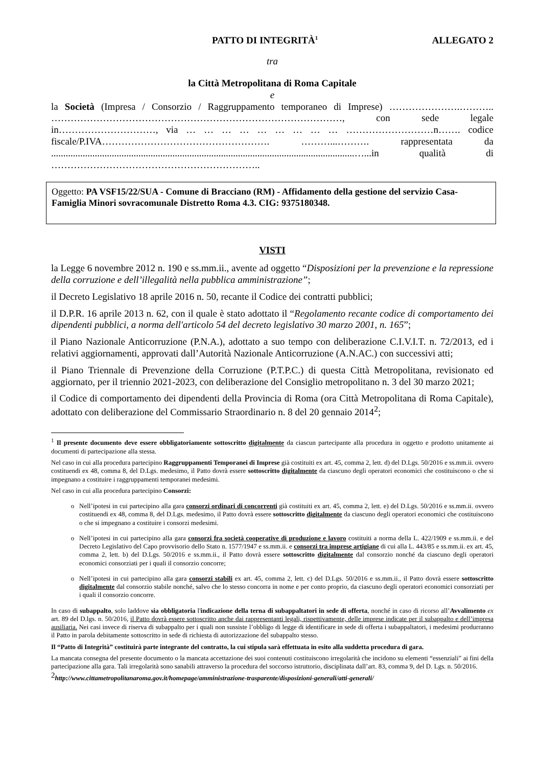PATTO DI INTEGRITÀ<sup>1</sup> ALLEGATO 2
tra
la Città Metropolitana di Roma Capitale
e
la Società (Impresa / Consorzio / Raggruppamento temporaneo di Imprese) ………………….……….. ………………………………………………………………………………, con sede legale in…………………………, via … … … … … … … … … ………………………n……. codice fiscale/P.IVA……………………………………………. ………...………. rappresentata da .............................................................................................................................…...in qualità di ………………………………………………………..
Oggetto: PA VSF15/22/SUA - Comune di Bracciano (RM) - Affidamento della gestione del servizio Casa-Famiglia Minori sovracomunale Distretto Roma 4.3. CIG: 9375180348.
VISTI
la Legge 6 novembre 2012 n. 190 e ss.mm.ii., avente ad oggetto “Disposizioni per la prevenzione e la repressione della corruzione e dell’illegalità nella pubblica amministrazione”;
il Decreto Legislativo 18 aprile 2016 n. 50, recante il Codice dei contratti pubblici;
il D.P.R. 16 aprile 2013 n. 62, con il quale è stato adottato il “Regolamento recante codice di comportamento dei dipendenti pubblici, a norma dell'articolo 54 del decreto legislativo 30 marzo 2001, n. 165”;
il Piano Nazionale Anticorruzione (P.N.A.), adottato a suo tempo con deliberazione C.I.V.I.T. n. 72/2013, ed i relativi aggiornamenti, approvati dall’Autorità Nazionale Anticorruzione (A.N.AC.) con successivi atti;
il Piano Triennale di Prevenzione della Corruzione (P.T.P.C.) di questa Città Metropolitana, revisionato ed aggiornato, per il triennio 2021-2023, con deliberazione del Consiglio metropolitano n. 3 del 30 marzo 2021;
il Codice di comportamento dei dipendenti della Provincia di Roma (ora Città Metropolitana di Roma Capitale), adottato con deliberazione del Commissario Straordinario n. 8 del 20 gennaio 2014<sup>2</sup>;
<sup>1</sup> Il presente documento deve essere obbligatoriamente sottoscritto digitalmente da ciascun partecipante alla procedura in oggetto e prodotto unitamente ai documenti di partecipazione alla stessa.
Nel caso in cui alla procedura partecipino Raggruppamenti Temporanei di Imprese già costituiti ex art. 45, comma 2, lett. d) del D.Lgs. 50/2016 e ss.mm.ii. ovvero costituendi ex 48, comma 8, del D.Lgs. medesimo, il Patto dovrà essere sottoscritto digitalmente da ciascuno degli operatori economici che costituiscono o che si impegnano a costituire i raggruppamenti temporanei medesimi.
Nel caso in cui alla procedura partecipino Consorzi:
Nell’ipotesi in cui partecipino alla gara consorzi ordinari di concorrenti già costituiti ex art. 45, comma 2, lett. e) del D.Lgs. 50/2016 e ss.mm.ii. ovvero costituendi ex 48, comma 8, del D.Lgs. medesimo, il Patto dovrà essere sottoscritto digitalmente da ciascuno degli operatori economici che costituiscono o che si impegnano a costituire i consorzi medesimi.
Nell’ipotesi in cui partecipino alla gara consorzi fra società cooperative di produzione e lavoro costituiti a norma della L. 422/1909 e ss.mm.ii. e del Decreto Legislativo del Capo provvisorio dello Stato n. 1577/1947 e ss.mm.ii. e consorzi tra imprese artigiane di cui alla L. 443/85 e ss.mm.ii. ex art. 45, comma 2, lett. b) del D.Lgs. 50/2016 e ss.mm.ii., il Patto dovrà essere sottoscritto digitalmente dal consorzio nonché da ciascuno degli operatori economici consorziati per i quali il consorzio concorre;
Nell’ipotesi in cui partecipino alla gara consorzi stabili ex art. 45, comma 2, lett. c) del D.Lgs. 50/2016 e ss.mm.ii., il Patto dovrà essere sottoscritto digitalmente dal consorzio stabile nonché, salvo che lo stesso concorra in nome e per conto proprio, da ciascuno degli operatori economici consorziati per i quali il consorzio concorre.
In caso di subappalto, solo laddove sia obbligatoria l'indicazione della terna di subappaltatori in sede di offerta, nonché in caso di ricorso all’Avvalimento ex art. 89 del D.lgs. n. 50/2016, il Patto dovrà essere sottoscritto anche dai rappresentanti legali, rispettivamente, delle imprese indicate per il subappalto e dell’impresa ausiliaria. Nei casi invece di riserva di subappalto per i quali non sussiste l’obbligo di legge di identificare in sede di offerta i subappaltatori, i medesimi produrranno il Patto in parola debitamente sottoscritto in sede di richiesta di autorizzazione del subappalto stesso.
Il “Patto di Integrità” costituirà parte integrante del contratto, la cui stipula sarà effettuata in esito alla suddetta procedura di gara.
La mancata consegna del presente documento o la mancata accettazione dei suoi contenuti costituiscono irregolarità che incidono su elementi “essenziali” ai fini della partecipazione alla gara. Tali irregolarità sono sanabili attraverso la procedura del soccorso istruttorio, disciplinata dall’art. 83, comma 9, del D. Lgs. n. 50/2016.
<sup>2</sup> http://www.cittametropolitanaroma.gov.it/homepage/amministrazione-trasparente/disposizioni-generali/atti-generali/